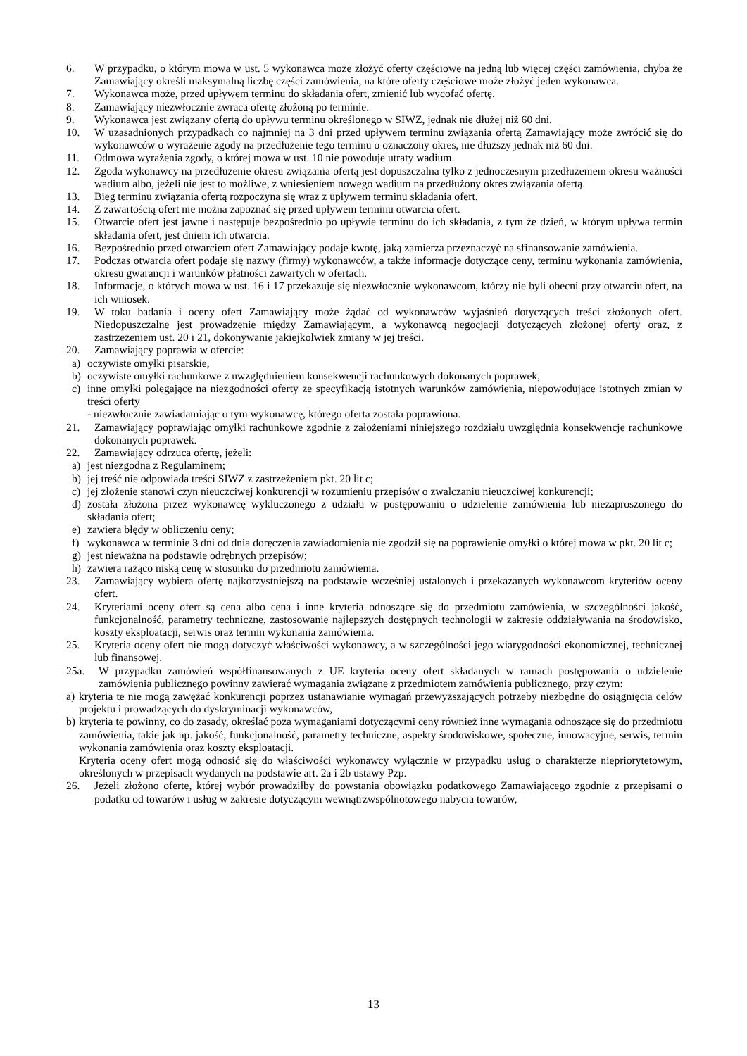6. W przypadku, o którym mowa w ust. 5 wykonawca może złożyć oferty częściowe na jedną lub więcej części zamówienia, chyba że Zamawiający określi maksymalną liczbę części zamówienia, na które oferty częściowe może złożyć jeden wykonawca.
7. Wykonawca może, przed upływem terminu do składania ofert, zmienić lub wycofać ofertę.
8. Zamawiający niezwłocznie zwraca ofertę złożoną po terminie.
9. Wykonawca jest związany ofertą do upływu terminu określonego w SIWZ, jednak nie dłużej niż 60 dni.
10. W uzasadnionych przypadkach co najmniej na 3 dni przed upływem terminu związania ofertą Zamawiający może zwrócić się do wykonawców o wyrażenie zgody na przedłużenie tego terminu o oznaczony okres, nie dłuższy jednak niż 60 dni.
11. Odmowa wyrażenia zgody, o której mowa w ust. 10 nie powoduje utraty wadium.
12. Zgoda wykonawcy na przedłużenie okresu związania ofertą jest dopuszczalna tylko z jednoczesnym przedłużeniem okresu ważności wadium albo, jeżeli nie jest to możliwe, z wniesieniem nowego wadium na przedłużony okres związania ofertą.
13. Bieg terminu związania ofertą rozpoczyna się wraz z upływem terminu składania ofert.
14. Z zawartością ofert nie można zapoznać się przed upływem terminu otwarcia ofert.
15. Otwarcie ofert jest jawne i następuje bezpośrednio po upływie terminu do ich składania, z tym że dzień, w którym upływa termin składania ofert, jest dniem ich otwarcia.
16. Bezpośrednio przed otwarciem ofert Zamawiający podaje kwotę, jaką zamierza przeznaczyć na sfinansowanie zamówienia.
17. Podczas otwarcia ofert podaje się nazwy (firmy) wykonawców, a także informacje dotyczące ceny, terminu wykonania zamówienia, okresu gwarancji i warunków płatności zawartych w ofertach.
18. Informacje, o których mowa w ust. 16 i 17 przekazuje się niezwłocznie wykonawcom, którzy nie byli obecni przy otwarciu ofert, na ich wniosek.
19. W toku badania i oceny ofert Zamawiający może żądać od wykonawców wyjaśnień dotyczących treści złożonych ofert. Niedopuszczalne jest prowadzenie między Zamawiającym, a wykonawcą negocjacji dotyczących złożonej oferty oraz, z zastrzeżeniem ust. 20 i 21, dokonywanie jakiejkolwiek zmiany w jej treści.
20. Zamawiający poprawia w ofercie:
a) oczywiste omyłki pisarskie,
b) oczywiste omyłki rachunkowe z uwzględnieniem konsekwencji rachunkowych dokonanych poprawek,
c) inne omyłki polegające na niezgodności oferty ze specyfikacją istotnych warunków zamówienia, niepowodujące istotnych zmian w treści oferty
- niezwłocznie zawiadamiając o tym wykonawcę, którego oferta została poprawiona.
21. Zamawiający poprawiając omyłki rachunkowe zgodnie z założeniami niniejszego rozdziału uwzględnia konsekwencje rachunkowe dokonanych poprawek.
22. Zamawiający odrzuca ofertę, jeżeli:
a) jest niezgodna z Regulaminem;
b) jej treść nie odpowiada treści SIWZ z zastrzeżeniem pkt. 20 lit c;
c) jej złożenie stanowi czyn nieuczciwej konkurencji w rozumieniu przepisów o zwalczaniu nieuczciwej konkurencji;
d) została złożona przez wykonawcę wykluczonego z udziału w postępowaniu o udzielenie zamówienia lub niezaproszonego do składania ofert;
e) zawiera błędy w obliczeniu ceny;
f) wykonawca w terminie 3 dni od dnia doręczenia zawiadomienia nie zgodził się na poprawienie omyłki o której mowa w pkt. 20 lit c;
g) jest nieważna na podstawie odrębnych przepisów;
h) zawiera rażąco niską cenę w stosunku do przedmiotu zamówienia.
23. Zamawiający wybiera ofertę najkorzystniejszą na podstawie wcześniej ustalonych i przekazanych wykonawcom kryteriów oceny ofert.
24. Kryteriami oceny ofert są cena albo cena i inne kryteria odnoszące się do przedmiotu zamówienia, w szczególności jakość, funkcjonalność, parametry techniczne, zastosowanie najlepszych dostępnych technologii w zakresie oddziaływania na środowisko, koszty eksploatacji, serwis oraz termin wykonania zamówienia.
25. Kryteria oceny ofert nie mogą dotyczyć właściwości wykonawcy, a w szczególności jego wiarygodności ekonomicznej, technicznej lub finansowej.
25a. W przypadku zamówień współfinansowanych z UE kryteria oceny ofert składanych w ramach postępowania o udzielenie zamówienia publicznego powinny zawierać wymagania związane z przedmiotem zamówienia publicznego, przy czym:
a) kryteria te nie mogą zawężać konkurencji poprzez ustanawianie wymagań przewyższających potrzeby niezbędne do osiągnięcia celów projektu i prowadzących do dyskryminacji wykonawców,
b) kryteria te powinny, co do zasady, określać poza wymaganiami dotyczącymi ceny również inne wymagania odnoszące się do przedmiotu zamówienia, takie jak np. jakość, funkcjonalność, parametry techniczne, aspekty środowiskowe, społeczne, innowacyjne, serwis, termin wykonania zamówienia oraz koszty eksploatacji.
Kryteria oceny ofert mogą odnosić się do właściwości wykonawcy wyłącznie w przypadku usług o charakterze niepriorytetowym, określonych w przepisach wydanych na podstawie art. 2a i 2b ustawy Pzp.
26. Jeżeli złożono ofertę, której wybór prowadziłby do powstania obowiązku podatkowego Zamawiającego zgodnie z przepisami o podatku od towarów i usług w zakresie dotyczącym wewnątrzwspólnotowego nabycia towarów,
13